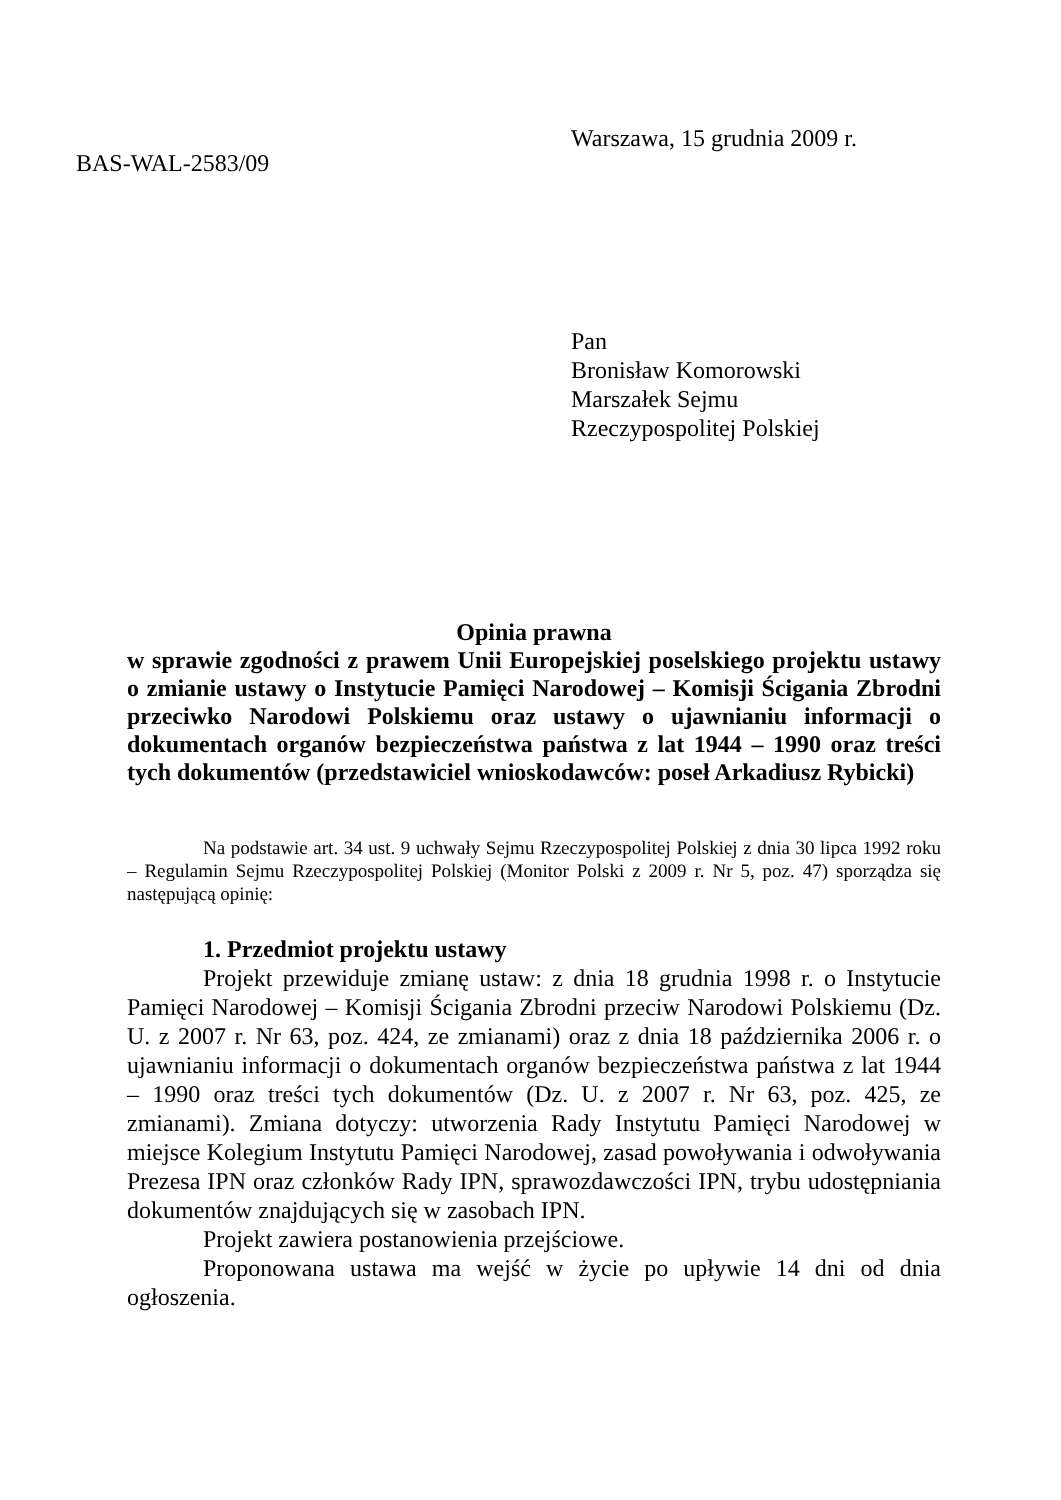Warszawa, 15 grudnia 2009 r.
BAS-WAL-2583/09
Pan
Bronisław Komorowski
Marszałek Sejmu
Rzeczypospolitej Polskiej
Opinia prawna
w sprawie zgodności z prawem Unii Europejskiej poselskiego projektu ustawy o zmianie ustawy o Instytucie Pamięci Narodowej – Komisji Ścigania Zbrodni przeciwko Narodowi Polskiemu oraz ustawy o ujawnianiu informacji o dokumentach organów bezpieczeństwa państwa z lat 1944 – 1990 oraz treści tych dokumentów (przedstawiciel wnioskodawców: poseł Arkadiusz Rybicki)
Na podstawie art. 34 ust. 9 uchwały Sejmu Rzeczypospolitej Polskiej z dnia 30 lipca 1992 roku – Regulamin Sejmu Rzeczypospolitej Polskiej (Monitor Polski z 2009 r. Nr 5, poz. 47) sporządza się następującą opinię:
1. Przedmiot projektu ustawy
Projekt przewiduje zmianę ustaw: z dnia 18 grudnia 1998 r. o Instytucie Pamięci Narodowej – Komisji Ścigania Zbrodni przeciw Narodowi Polskiemu (Dz. U. z 2007 r. Nr 63, poz. 424, ze zmianami) oraz z dnia 18 października 2006 r. o ujawnianiu informacji o dokumentach organów bezpieczeństwa państwa z lat 1944 – 1990 oraz treści tych dokumentów (Dz. U. z 2007 r. Nr 63, poz. 425, ze zmianami). Zmiana dotyczy: utworzenia Rady Instytutu Pamięci Narodowej w miejsce Kolegium Instytutu Pamięci Narodowej, zasad powoływania i odwoływania Prezesa IPN oraz członków Rady IPN, sprawozdawczości IPN, trybu udostępniania dokumentów znajdujących się w zasobach IPN.
Projekt zawiera postanowienia przejściowe.
Proponowana ustawa ma wejść w życie po upływie 14 dni od dnia ogłoszenia.